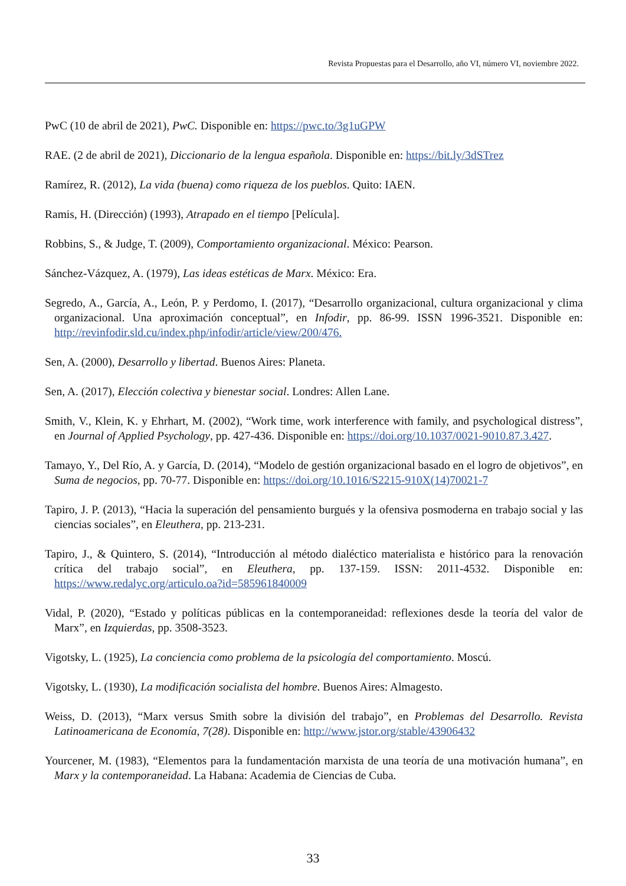Revista Propuestas para el Desarrollo, año VI, número VI, noviembre 2022.
PwC (10 de abril de 2021), PwC. Disponible en: https://pwc.to/3g1uGPW
RAE. (2 de abril de 2021), Diccionario de la lengua española. Disponible en: https://bit.ly/3dSTrez
Ramírez, R. (2012), La vida (buena) como riqueza de los pueblos. Quito: IAEN.
Ramis, H. (Dirección) (1993), Atrapado en el tiempo [Película].
Robbins, S., & Judge, T. (2009), Comportamiento organizacional. México: Pearson.
Sánchez-Vázquez, A. (1979), Las ideas estéticas de Marx. México: Era.
Segredo, A., García, A., León, P. y Perdomo, I. (2017), “Desarrollo organizacional, cultura organizacional y clima organizacional. Una aproximación conceptual”, en Infodir, pp. 86-99. ISSN 1996-3521. Disponible en: http://revinfodir.sld.cu/index.php/infodir/article/view/200/476.
Sen, A. (2000), Desarrollo y libertad. Buenos Aires: Planeta.
Sen, A. (2017), Elección colectiva y bienestar social. Londres: Allen Lane.
Smith, V., Klein, K. y Ehrhart, M. (2002), “Work time, work interference with family, and psychological distress”, en Journal of Applied Psychology, pp. 427-436. Disponible en: https://doi.org/10.1037/0021-9010.87.3.427.
Tamayo, Y., Del Río, A. y García, D. (2014), “Modelo de gestión organizacional basado en el logro de objetivos”, en Suma de negocios, pp. 70-77. Disponible en: https://doi.org/10.1016/S2215-910X(14)70021-7
Tapiro, J. P. (2013), “Hacia la superación del pensamiento burgués y la ofensiva posmoderna en trabajo social y las ciencias sociales”, en Eleuthera, pp. 213-231.
Tapiro, J., & Quintero, S. (2014), “Introducción al método dialéctico materialista e histórico para la renovación crítica del trabajo social”, en Eleuthera, pp. 137-159. ISSN: 2011-4532. Disponible en: https://www.redalyc.org/articulo.oa?id=585961840009
Vidal, P. (2020), “Estado y políticas públicas en la contemporaneidad: reflexiones desde la teoría del valor de Marx”, en Izquierdas, pp. 3508-3523.
Vigotsky, L. (1925), La conciencia como problema de la psicología del comportamiento. Moscú.
Vigotsky, L. (1930), La modificación socialista del hombre. Buenos Aires: Almagesto.
Weiss, D. (2013), “Marx versus Smith sobre la división del trabajo”, en Problemas del Desarrollo. Revista Latinoamericana de Economía, 7(28). Disponible en: http://www.jstor.org/stable/43906432
Yourcener, M. (1983), “Elementos para la fundamentación marxista de una teoría de una motivación humana”, en Marx y la contemporaneidad. La Habana: Academia de Ciencias de Cuba.
33